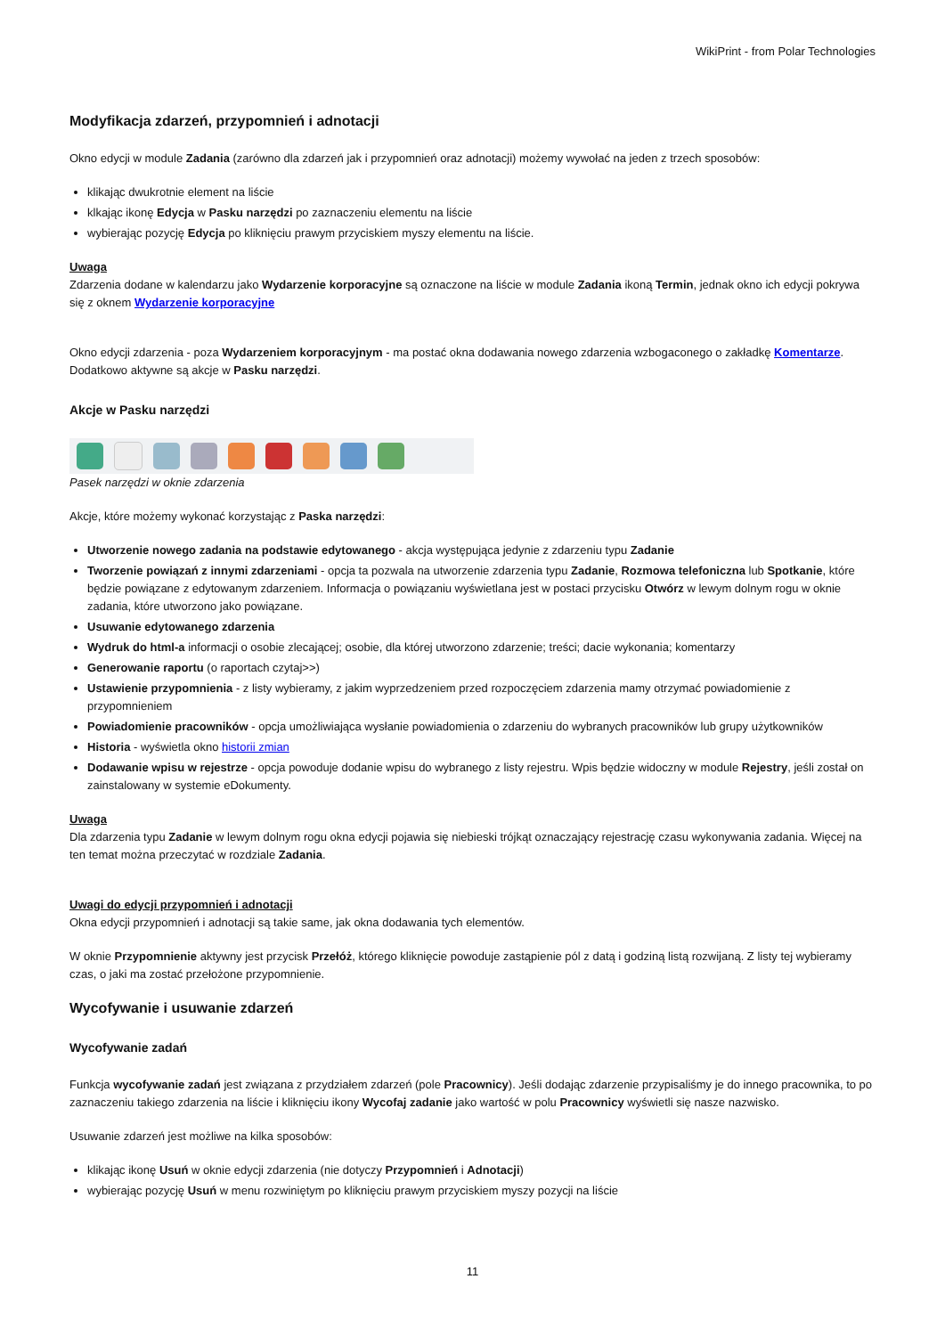WikiPrint - from Polar Technologies
Modyfikacja zdarzeń, przypomnień i adnotacji
Okno edycji w module Zadania (zarówno dla zdarzeń jak i przypomnień oraz adnotacji) możemy wywołać na jeden z trzech sposobów:
klikając dwukrotnie element na liście
klkając ikonę Edycja w Pasku narzędzi po zaznaczeniu elementu na liście
wybierając pozycję Edycja po kliknięciu prawym przyciskiem myszy elementu na liście.
Uwaga
Zdarzenia dodane w kalendarzu jako Wydarzenie korporacyjne są oznaczone na liście w module Zadania ikoną Termin, jednak okno ich edycji pokrywa się z oknem Wydarzenie korporacyjne
Okno edycji zdarzenia - poza Wydarzeniem korporacyjnym - ma postać okna dodawania nowego zdarzenia wzbogaconego o zakładkę Komentarze. Dodatkowo aktywne są akcje w Pasku narzędzi.
Akcje w Pasku narzędzi
Pasek narzędzi w oknie zdarzenia
Akcje, które możemy wykonać korzystając z Paska narzędzi:
Utworzenie nowego zadania na podstawie edytowanego - akcja występująca jedynie z zdarzeniu typu Zadanie
Tworzenie powiązań z innymi zdarzeniami - opcja ta pozwala na utworzenie zdarzenia typu Zadanie, Rozmowa telefoniczna lub Spotkanie, które będzie powiązane z edytowanym zdarzeniem. Informacja o powiązaniu wyświetlana jest w postaci przycisku Otwórz w lewym dolnym rogu w oknie zadania, które utworzono jako powiązane.
Usuwanie edytowanego zdarzenia
Wydruk do html-a informacji o osobie zlecającej; osobie, dla której utworzono zdarzenie; treści; dacie wykonania; komentarzy
Generowanie raportu (o raportach czytaj>>)
Ustawienie przypomnienia - z listy wybieramy, z jakim wyprzedzeniem przed rozpoczęciem zdarzenia mamy otrzymać powiadomienie z przypomnieniem
Powiadomienie pracowników - opcja umożliwiająca wysłanie powiadomienia o zdarzeniu do wybranych pracowników lub grupy użytkowników
Historia - wyświetla okno historii zmian
Dodawanie wpisu w rejestrze - opcja powoduje dodanie wpisu do wybranego z listy rejestru. Wpis będzie widoczny w module Rejestry, jeśli został on zainstalowany w systemie eDokumenty.
Uwaga
Dla zdarzenia typu Zadanie w lewym dolnym rogu okna edycji pojawia się niebieski trójkąt oznaczający rejestrację czasu wykonywania zadania. Więcej na ten temat można przeczytać w rozdziale Zadania.
Uwagi do edycji przypomnień i adnotacji
Okna edycji przypomnień i adnotacji są takie same, jak okna dodawania tych elementów.
W oknie Przypomnienie aktywny jest przycisk Przełóż, którego kliknięcie powoduje zastąpienie pól z datą i godziną listą rozwijaną. Z listy tej wybieramy czas, o jaki ma zostać przełożone przypomnienie.
Wycofywanie i usuwanie zdarzeń
Wycofywanie zadań
Funkcja wycofywanie zadań jest związana z przydziałem zdarzeń (pole Pracownicy). Jeśli dodając zdarzenie przypisaliśmy je do innego pracownika, to po zaznaczeniu takiego zdarzenia na liście i kliknięciu ikony Wycofaj zadanie jako wartość w polu Pracownicy wyświetli się nasze nazwisko.
Usuwanie zdarzeń jest możliwe na kilka sposobów:
klikając ikonę Usuń w oknie edycji zdarzenia (nie dotyczy Przypomnień i Adnotacji)
wybierając pozycję Usuń w menu rozwiniętym po kliknięciu prawym przyciskiem myszy pozycji na liście
11